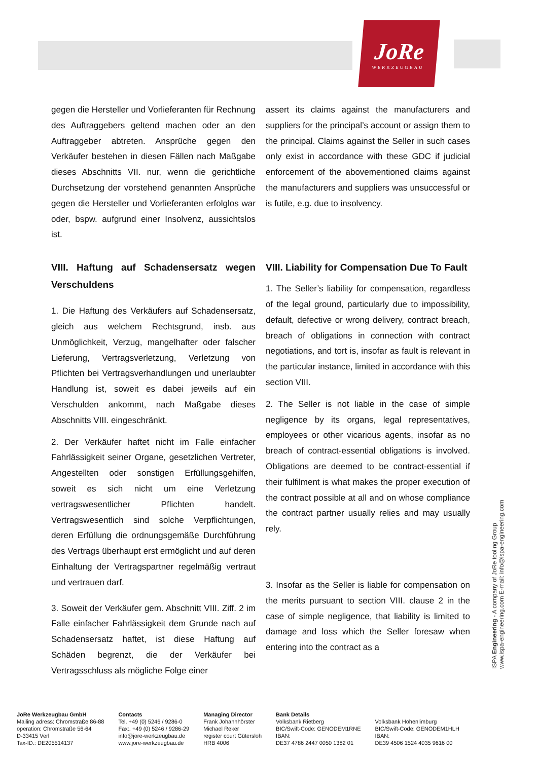JoRe
WERKZEUGBAU
gegen die Hersteller und Vorlieferanten für Rechnung des Auftraggebers geltend machen oder an den Auftraggeber abtreten. Ansprüche gegen den Verkäufer bestehen in diesen Fällen nach Maßgabe dieses Abschnitts VII. nur, wenn die gerichtliche Durchsetzung der vorstehend genannten Ansprüche gegen die Hersteller und Vorlieferanten erfolglos war oder, bspw. aufgrund einer Insolvenz, aussichtslos ist.
assert its claims against the manufacturers and suppliers for the principal’s account or assign them to the principal. Claims against the Seller in such cases only exist in accordance with these GDC if judicial enforcement of the abovementioned claims against the manufacturers and suppliers was unsuccessful or is futile, e.g. due to insolvency.
VIII. Haftung auf Schadensersatz wegen Verschuldens
1. Die Haftung des Verkäufers auf Schadenser­satz, gleich aus welchem Rechtsgrund, insb. aus Unmöglichkeit, Verzug, mangelhafter oder falscher Lieferung, Vertragsverletzung, Verletzung von Pflichten bei Vertragsverhandlungen und unerlaub­ter Handlung ist, soweit es dabei jeweils auf ein Verschulden ankommt, nach Maßgabe dieses Abschnitts VIII. eingeschränkt.
2. Der Verkäufer haftet nicht im Falle einfacher Fahrlässigkeit seiner Organe, gesetzlichen Vertreter, Angestellten oder sonstigen Erfüllungsgehilfen, soweit es sich nicht um eine Verletzung vertragswesentlicher Pflichten handelt. Vertragswesentlich sind solche Verpflichtungen, deren Erfüllung die ordnungsgemäße Durchführung des Vertrags überhaupt erst ermöglicht und auf deren Einhaltung der Vertragspartner regelmäßig vertraut und vertrauen darf.
3. Soweit der Verkäufer gem. Abschnitt VIII. Ziff. 2 im Falle einfacher Fahrlässigkeit dem Grunde nach auf Schadensersatz haftet, ist diese Haftung auf Schäden begrenzt, die der Verkäufer bei Vertragsschluss als mögliche Folge einer
VIII. Liability for Compensation Due To Fault
1. The Seller’s liability for compensation, regardless of the legal ground, particularly due to impossibility, default, defective or wrong delivery, contract breach, breach of obligations in connection with contract negotiations, and tort is, insofar as fault is relevant in the particular instance, limited in accordance with this section VIII.
2. The Seller is not liable in the case of simple negligence by its organs, legal representatives, employees or other vicarious agents, insofar as no breach of contract-essential obligations is involved. Obligations are deemed to be contract-essential if their fulfilment is what makes the proper execution of the contract possible at all and on whose compliance the contract partner usually relies and may usually rely.
3. Insofar as the Seller is liable for compensation on the merits pursuant to section VIII. clause 2 in the case of simple negligence, that liability is limited to damage and loss which the Seller foresaw when entering into the contract as a
ISPA Engineering - A company of JoRe tooling Group
www.ispa-engineering.com E-mail: info@ispa-engineering.com
JoRe Werkzeugbau GmbH
Mailing adress: Chromstraße 86-88
operation: Chromstraße 56-64
D-33415 Verl
Tax-ID.: DE205514137
Contacts
Tel. +49 (0) 5246 / 9286-0
Fax:. +49 (0) 5246 / 9286-29
info@jore-werkzeugbau.de
www.jore-werkzeugbau.de
Managing Director
Frank Johannhörster
Michael Reker
register court Gütersloh
HRB 4006
Bank Details
Volksbank Rietberg
BIC/Swift-Code: GENODEM1RNE
IBAN:
DE37 4786 2447 0050 1382 01
Volksbank Hohenlimburg
BIC/Swift-Code: GENODEM1HLH
IBAN:
DE39 4506 1524 4035 9616 00